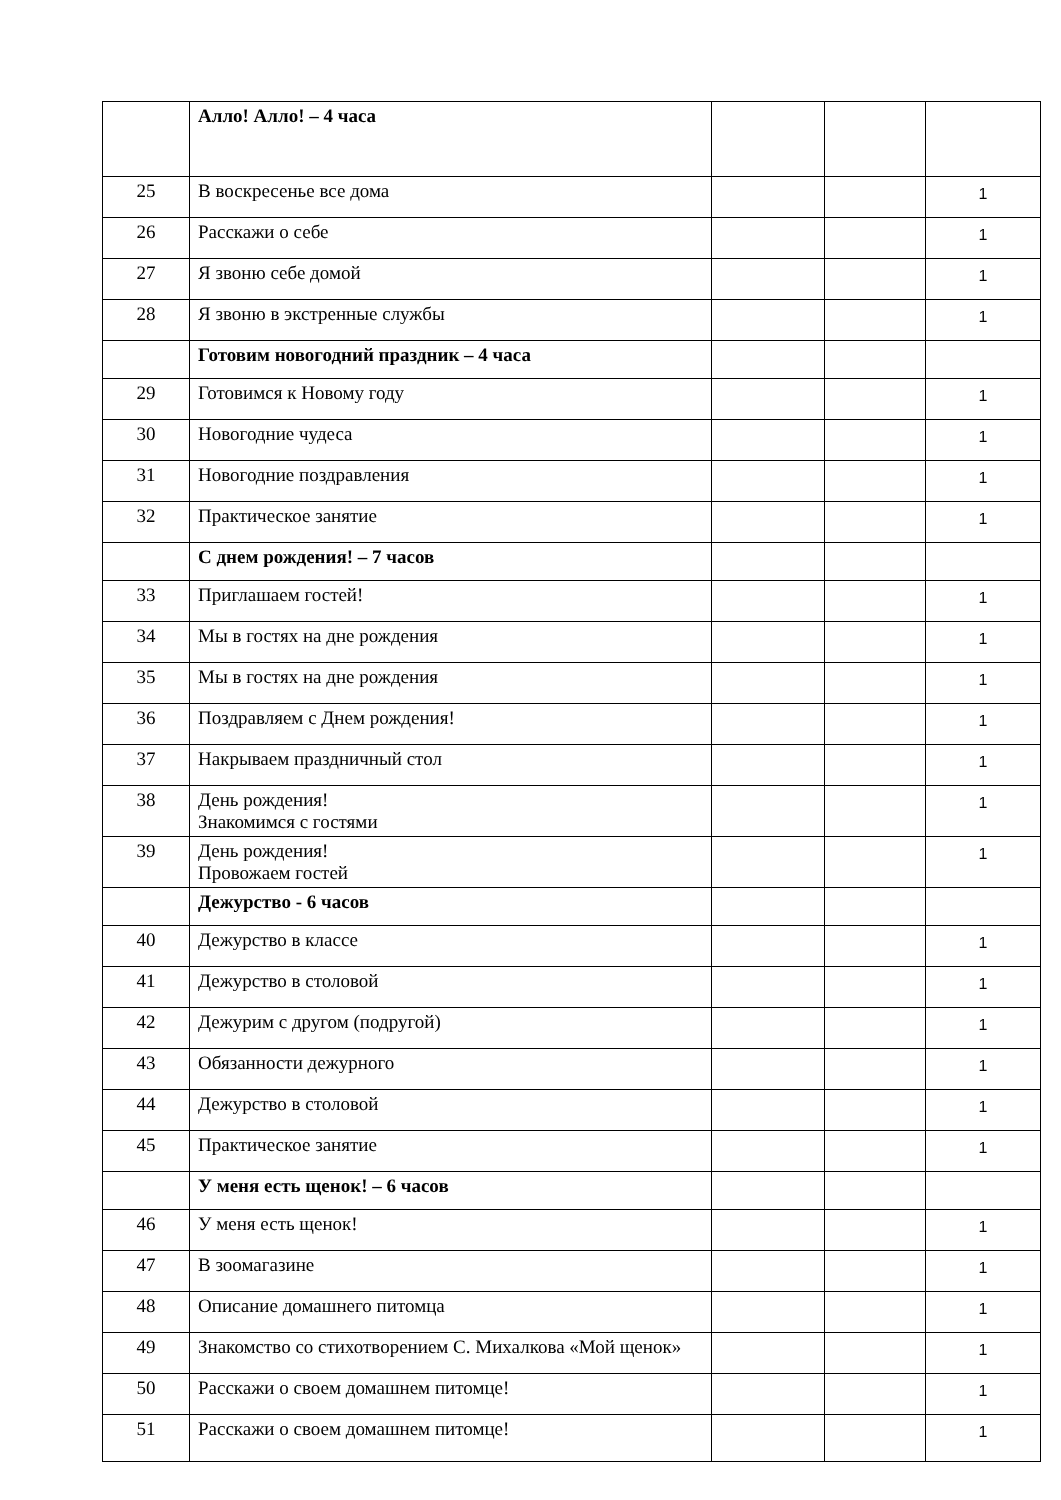| | Алло! Алло! – 4 часа | | | |
| 25 | В воскресенье все дома | | | 1 |
| 26 | Расскажи о себе | | | 1 |
| 27 | Я звоню себе домой | | | 1 |
| 28 | Я звоню в экстренные службы | | | 1 |
| | Готовим новогодний праздник – 4 часа | | | |
| 29 | Готовимся к Новому году | | | 1 |
| 30 | Новогодние чудеса | | | 1 |
| 31 | Новогодние поздравления | | | 1 |
| 32 | Практическое занятие | | | 1 |
| | С днем рождения! – 7 часов | | | |
| 33 | Приглашаем гостей! | | | 1 |
| 34 | Мы в гостях на дне рождения | | | 1 |
| 35 | Мы в гостях на дне рождения | | | 1 |
| 36 | Поздравляем с Днем рождения! | | | 1 |
| 37 | Накрываем праздничный стол | | | 1 |
| 38 | День рождения! Знакомимся с гостями | | | 1 |
| 39 | День рождения! Провожаем гостей | | | 1 |
| | Дежурство - 6 часов | | | |
| 40 | Дежурство в классе | | | 1 |
| 41 | Дежурство в столовой | | | 1 |
| 42 | Дежурим с другом (подругой) | | | 1 |
| 43 | Обязанности дежурного | | | 1 |
| 44 | Дежурство в столовой | | | 1 |
| 45 | Практическое занятие | | | 1 |
| | У меня есть щенок! – 6 часов | | | |
| 46 | У меня есть щенок! | | | 1 |
| 47 | В зоомагазине | | | 1 |
| 48 | Описание домашнего питомца | | | 1 |
| 49 | Знакомство со стихотворением С. Михалкова «Мой щенок» | | | 1 |
| 50 | Расскажи о своем домашнем питомце! | | | 1 |
| 51 | Расскажи о своем домашнем питомце! | | | 1 |